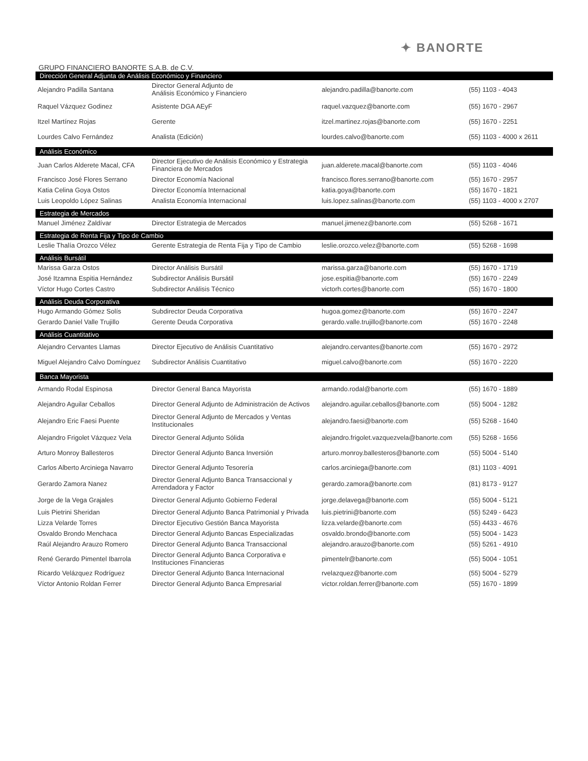✦ BANORTE
GRUPO FINANCIERO BANORTE S.A.B. de C.V.
| Dirección General Adjunta de Análisis Económico y Financiero | | | |
| --- | --- | --- | --- |
| Alejandro Padilla Santana | Director General Adjunto de Análisis Económico y Financiero | alejandro.padilla@banorte.com | (55) 1103 - 4043 |
| Raquel Vázquez Godinez | Asistente DGA AEyF | raquel.vazquez@banorte.com | (55) 1670 - 2967 |
| Itzel Martínez Rojas | Gerente | itzel.martinez.rojas@banorte.com | (55) 1670 - 2251 |
| Lourdes Calvo Fernández | Analista (Edición) | lourdes.calvo@banorte.com | (55) 1103 - 4000 x 2611 |
| Análisis Económico | | | |
| Juan Carlos Alderete Macal, CFA | Director Ejecutivo de Análisis Económico y Estrategia Financiera de Mercados | juan.alderete.macal@banorte.com | (55) 1103 - 4046 |
| Francisco José Flores Serrano | Director Economía Nacional | francisco.flores.serrano@banorte.com | (55) 1670 - 2957 |
| Katia Celina Goya Ostos | Director Economía Internacional | katia.goya@banorte.com | (55) 1670 - 1821 |
| Luis Leopoldo López Salinas | Analista Economía Internacional | luis.lopez.salinas@banorte.com | (55) 1103 - 4000 x 2707 |
| Estrategia de Mercados | | | |
| Manuel Jiménez Zaldívar | Director Estrategia de Mercados | manuel.jimenez@banorte.com | (55) 5268 - 1671 |
| Estrategia de Renta Fija y Tipo de Cambio | | | |
| Leslie Thalía Orozco Vélez | Gerente Estrategia de Renta Fija y Tipo de Cambio | leslie.orozco.velez@banorte.com | (55) 5268 - 1698 |
| Análisis Bursátil | | | |
| Marissa Garza Ostos | Director Análisis Bursátil | marissa.garza@banorte.com | (55) 1670 - 1719 |
| José Itzamna Espitia Hernández | Subdirector Análisis Bursátil | jose.espitia@banorte.com | (55) 1670 - 2249 |
| Víctor Hugo Cortes Castro | Subdirector Análisis Técnico | victorh.cortes@banorte.com | (55) 1670 - 1800 |
| Análisis Deuda Corporativa | | | |
| Hugo Armando Gómez Solís | Subdirector Deuda Corporativa | hugoa.gomez@banorte.com | (55) 1670 - 2247 |
| Gerardo Daniel Valle Trujillo | Gerente Deuda Corporativa | gerardo.valle.trujillo@banorte.com | (55) 1670 - 2248 |
| Análisis Cuantitativo | | | |
| Alejandro Cervantes Llamas | Director Ejecutivo de Análisis Cuantitativo | alejandro.cervantes@banorte.com | (55) 1670 - 2972 |
| Miguel Alejandro Calvo Domínguez | Subdirector Análisis Cuantitativo | miguel.calvo@banorte.com | (55) 1670 - 2220 |
| Banca Mayorista | | | |
| Armando Rodal Espinosa | Director General Banca Mayorista | armando.rodal@banorte.com | (55) 1670 - 1889 |
| Alejandro Aguilar Ceballos | Director General Adjunto de Administración de Activos | alejandro.aguilar.ceballos@banorte.com | (55) 5004 - 1282 |
| Alejandro Eric Faesi Puente | Director General Adjunto de Mercados y Ventas Institucionales | alejandro.faesi@banorte.com | (55) 5268 - 1640 |
| Alejandro Frigolet Vázquez Vela | Director General Adjunto Sólida | alejandro.frigolet.vazquezvela@banorte.com | (55) 5268 - 1656 |
| Arturo Monroy Ballesteros | Director General Adjunto Banca Inversión | arturo.monroy.ballesteros@banorte.com | (55) 5004 - 5140 |
| Carlos Alberto Arciniega Navarro | Director General Adjunto Tesorería | carlos.arciniega@banorte.com | (81) 1103 - 4091 |
| Gerardo Zamora Nanez | Director General Adjunto Banca Transaccional y Arrendadora y Factor | gerardo.zamora@banorte.com | (81) 8173 - 9127 |
| Jorge de la Vega Grajales | Director General Adjunto Gobierno Federal | jorge.delavega@banorte.com | (55) 5004 - 5121 |
| Luis Pietrini Sheridan | Director General Adjunto Banca Patrimonial y Privada | luis.pietrini@banorte.com | (55) 5249 - 6423 |
| Lizza Velarde Torres | Director Ejecutivo Gestión Banca Mayorista | lizza.velarde@banorte.com | (55) 4433 - 4676 |
| Osvaldo Brondo Menchaca | Director General Adjunto Bancas Especializadas | osvaldo.brondo@banorte.com | (55) 5004 - 1423 |
| Raúl Alejandro Arauzo Romero | Director General Adjunto Banca Transaccional | alejandro.arauzo@banorte.com | (55) 5261 - 4910 |
| René Gerardo Pimentel Ibarrola | Director General Adjunto Banca Corporativa e Instituciones Financieras | pimentelr@banorte.com | (55) 5004 - 1051 |
| Ricardo Velázquez Rodríguez | Director General Adjunto Banca Internacional | rvelazquez@banorte.com | (55) 5004 - 5279 |
| Víctor Antonio Roldan Ferrer | Director General Adjunto Banca Empresarial | victor.roldan.ferrer@banorte.com | (55) 1670 - 1899 |